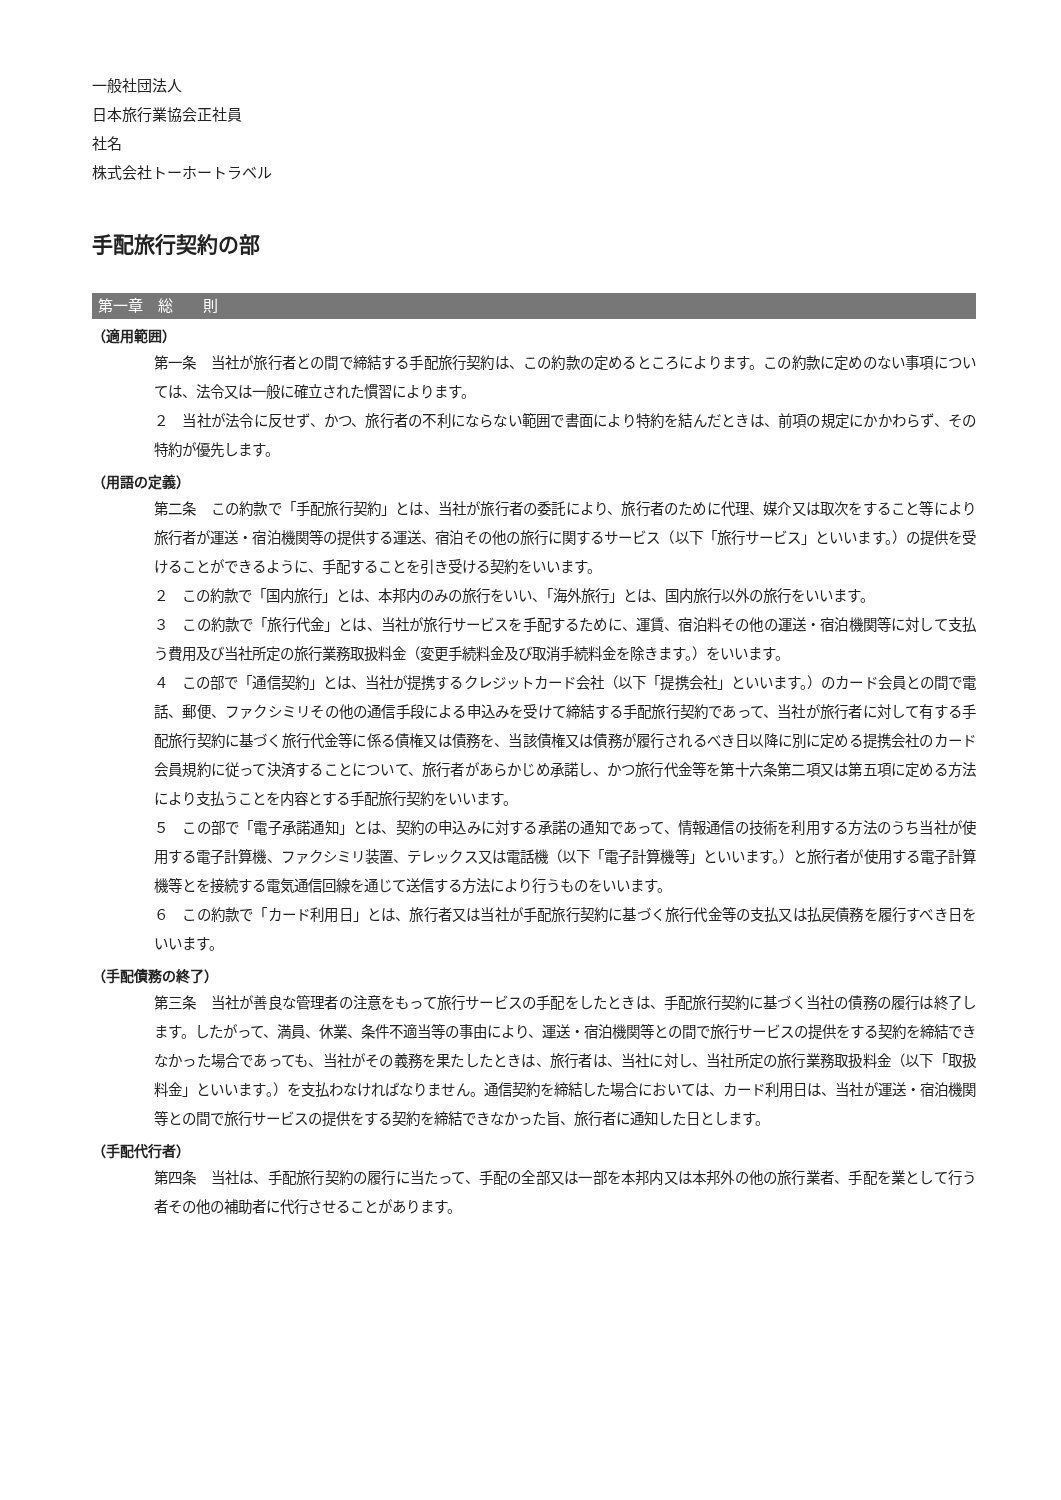一般社団法人
日本旅行業協会正社員
社名
株式会社トーホートラベル
手配旅行契約の部
第一章　総　　則
（適用範囲）
第一条　当社が旅行者との間で締結する手配旅行契約は、この約款の定めるところによります。この約款に定めのない事項については、法令又は一般に確立された慣習によります。
２　当社が法令に反せず、かつ、旅行者の不利にならない範囲で書面により特約を結んだときは、前項の規定にかかわらず、その特約が優先します。
（用語の定義）
第二条　この約款で「手配旅行契約」とは、当社が旅行者の委託により、旅行者のために代理、媒介又は取次をすること等により旅行者が運送・宿泊機関等の提供する運送、宿泊その他の旅行に関するサービス（以下「旅行サービス」といいます。）の提供を受けることができるように、手配することを引き受ける契約をいいます。
２　この約款で「国内旅行」とは、本邦内のみの旅行をいい、「海外旅行」とは、国内旅行以外の旅行をいいます。
３　この約款で「旅行代金」とは、当社が旅行サービスを手配するために、運賃、宿泊料その他の運送・宿泊機関等に対して支払う費用及び当社所定の旅行業務取扱料金（変更手続料金及び取消手続料金を除きます。）をいいます。
４　この部で「通信契約」とは、当社が提携するクレジットカード会社（以下「提携会社」といいます。）のカード会員との間で電話、郵便、ファクシミリその他の通信手段による申込みを受けて締結する手配旅行契約であって、当社が旅行者に対して有する手配旅行契約に基づく旅行代金等に係る債権又は債務を、当該債権又は債務が履行されるべき日以降に別に定める提携会社のカード会員規約に従って決済することについて、旅行者があらかじめ承諾し、かつ旅行代金等を第十六条第二項又は第五項に定める方法により支払うことを内容とする手配旅行契約をいいます。
５　この部で「電子承諾通知」とは、契約の申込みに対する承諾の通知であって、情報通信の技術を利用する方法のうち当社が使用する電子計算機、ファクシミリ装置、テレックス又は電話機（以下「電子計算機等」といいます。）と旅行者が使用する電子計算機等とを接続する電気通信回線を通じて送信する方法により行うものをいいます。
６　この約款で「カード利用日」とは、旅行者又は当社が手配旅行契約に基づく旅行代金等の支払又は払戻債務を履行すべき日をいいます。
（手配債務の終了）
第三条　当社が善良な管理者の注意をもって旅行サービスの手配をしたときは、手配旅行契約に基づく当社の債務の履行は終了します。したがって、満員、休業、条件不適当等の事由により、運送・宿泊機関等との間で旅行サービスの提供をする契約を締結できなかった場合であっても、当社がその義務を果たしたときは、旅行者は、当社に対し、当社所定の旅行業務取扱料金（以下「取扱料金」といいます。）を支払わなければなりません。通信契約を締結した場合においては、カード利用日は、当社が運送・宿泊機関等との間で旅行サービスの提供をする契約を締結できなかった旨、旅行者に通知した日とします。
（手配代行者）
第四条　当社は、手配旅行契約の履行に当たって、手配の全部又は一部を本邦内又は本邦外の他の旅行業者、手配を業として行う者その他の補助者に代行させることがあります。